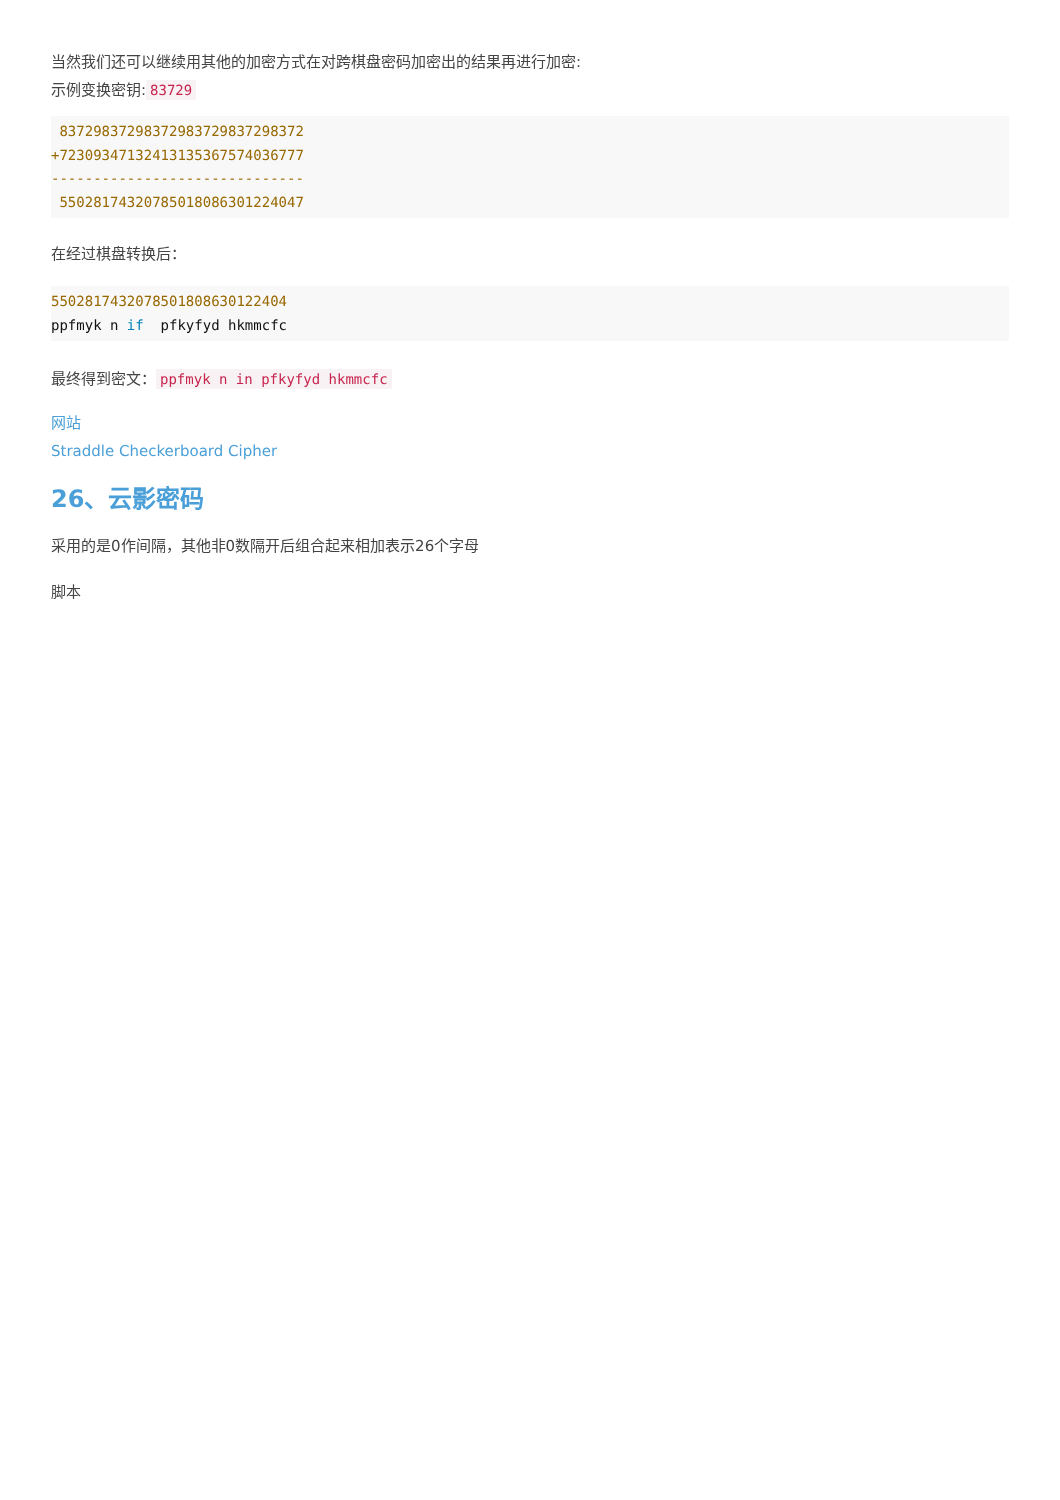当然我们还可以继续用其他的加密方式在对跨棋盘密码加密出的结果再进行加密:
示例变换密钥: 83729
 83729837298372983729837298372
+72309347132413135367574036777
------------------------------
 55028174320785018086301224047
在经过棋盘转换后：
5502817432078501808630122404
ppfmyk n if  pfkyfyd hkmmcfc
最终得到密文： ppfmyk n in pfkyfyd hkmmcfc
网站
Straddle Checkerboard Cipher
26、云影密码
采用的是0作间隔，其他非0数隔开后组合起来相加表示26个字母
脚本